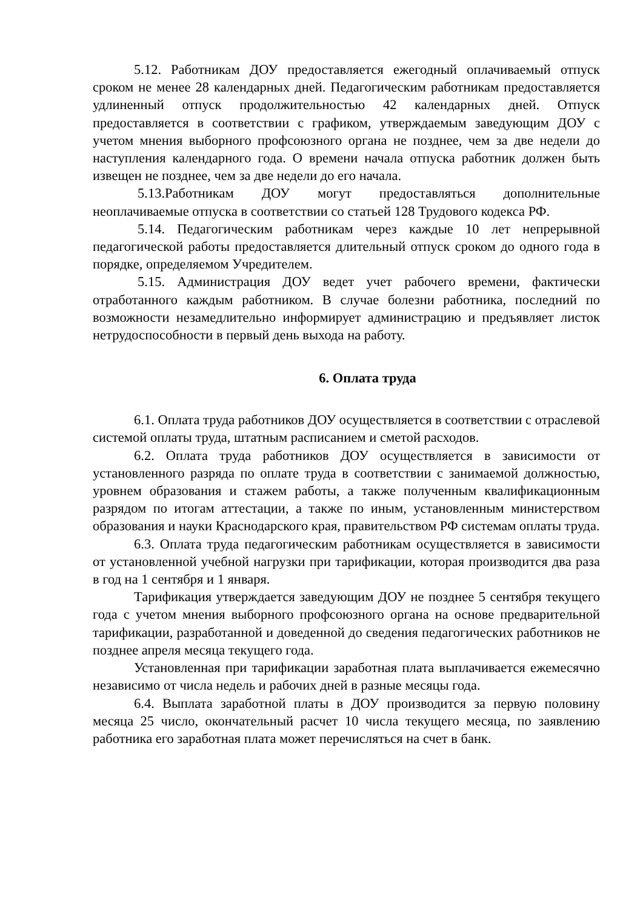5.12. Работникам ДОУ предоставляется ежегодный оплачиваемый отпуск сроком не менее 28 календарных дней. Педагогическим работникам предоставляется удлиненный отпуск продолжительностью 42 календарных дней. Отпуск предоставляется в соответствии с графиком, утверждаемым заведующим ДОУ с учетом мнения выборного профсоюзного органа не позднее, чем за две недели до наступления календарного года. О времени начала отпуска работник должен быть извещен не позднее, чем за две недели до его начала.
5.13.Работникам ДОУ могут предоставляться дополнительные неоплачиваемые отпуска в соответствии со статьей 128 Трудового кодекса РФ.
5.14. Педагогическим работникам через каждые 10 лет непрерывной педагогической работы предоставляется длительный отпуск сроком до одного года в порядке, определяемом Учредителем.
5.15. Администрация ДОУ ведет учет рабочего времени, фактически отработанного каждым работником. В случае болезни работника, последний по возможности незамедлительно информирует администрацию и предъявляет листок нетрудоспособности в первый день выхода на работу.
6. Оплата труда
6.1. Оплата труда работников ДОУ осуществляется в соответствии с отраслевой системой оплаты труда, штатным расписанием и сметой расходов.
6.2. Оплата труда работников ДОУ осуществляется в зависимости от установленного разряда по оплате труда в соответствии с занимаемой должностью, уровнем образования и стажем работы, а также полученным квалификационным разрядом по итогам аттестации, а также по иным, установленным министерством образования и науки Краснодарского края, правительством РФ системам оплаты труда.
6.3. Оплата труда педагогическим работникам осуществляется в зависимости от установленной учебной нагрузки при тарификации, которая производится два раза в год на 1 сентября и 1 января.
Тарификация утверждается заведующим ДОУ не позднее 5 сентября текущего года с учетом мнения выборного профсоюзного органа на основе предварительной тарификации, разработанной и доведенной до сведения педагогических работников не позднее апреля месяца текущего года.
Установленная при тарификации заработная плата выплачивается ежемесячно независимо от числа недель и рабочих дней в разные месяцы года.
6.4. Выплата заработной платы в ДОУ производится за первую половину месяца 25 число, окончательный расчет 10 числа текущего месяца, по заявлению работника его заработная плата может перечисляться на счет в банк.